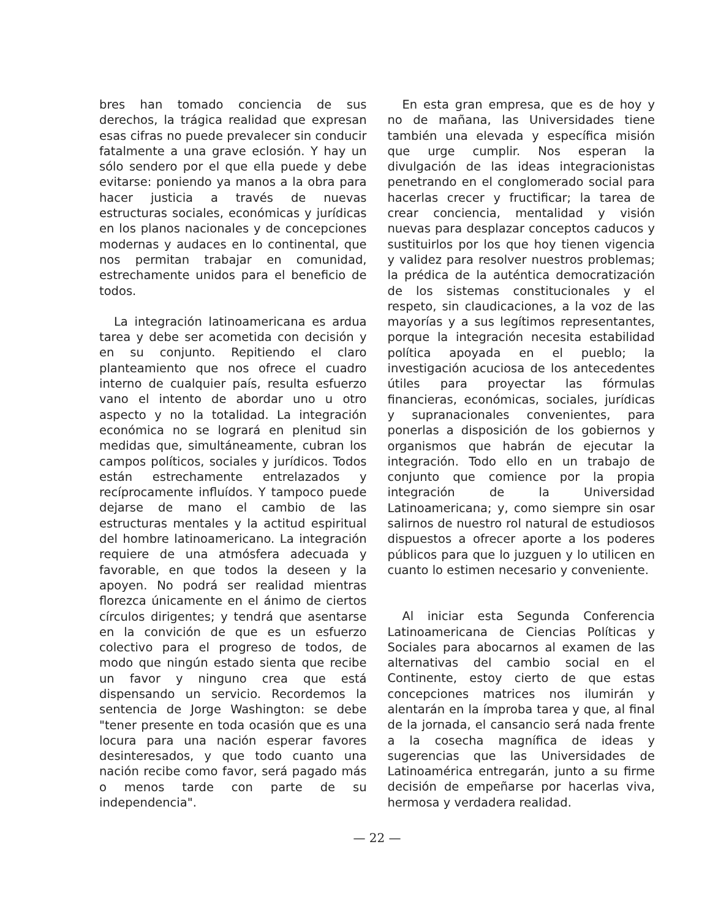bres han tomado conciencia de sus derechos, la trágica realidad que expresan esas cifras no puede prevalecer sin conducir fatalmente a una grave eclosión. Y hay un sólo sendero por el que ella puede y debe evitarse: poniendo ya manos a la obra para hacer justicia a través de nuevas estructuras sociales, económicas y jurídicas en los planos nacionales y de concepciones modernas y audaces en lo continental, que nos permitan trabajar en comunidad, estrechamente unidos para el beneficio de todos.
La integración latinoamericana es ardua tarea y debe ser acometida con decisión y en su conjunto. Repitiendo el claro planteamiento que nos ofrece el cuadro interno de cualquier país, resulta esfuerzo vano el intento de abordar uno u otro aspecto y no la totalidad. La integración económica no se logrará en plenitud sin medidas que, simultáneamente, cubran los campos políticos, sociales y jurídicos. Todos están estrechamente entrelazados y recíprocamente influídos. Y tampoco puede dejarse de mano el cambio de las estructuras mentales y la actitud espiritual del hombre latinoamericano. La integración requiere de una atmósfera adecuada y favorable, en que todos la deseen y la apoyen. No podrá ser realidad mientras florezca únicamente en el ánimo de ciertos círculos dirigentes; y tendrá que asentarse en la convición de que es un esfuerzo colectivo para el progreso de todos, de modo que ningún estado sienta que recibe un favor y ninguno crea que está dispensando un servicio. Recordemos la sentencia de Jorge Washington: se debe "tener presente en toda ocasión que es una locura para una nación esperar favores desinteresados, y que todo cuanto una nación recibe como favor, será pagado más o menos tarde con parte de su independencia".
En esta gran empresa, que es de hoy y no de mañana, las Universidades tiene también una elevada y específica misión que urge cumplir. Nos esperan la divulgación de las ideas integracionistas penetrando en el conglomerado social para hacerlas crecer y fructificar; la tarea de crear conciencia, mentalidad y visión nuevas para desplazar conceptos caducos y sustituirlos por los que hoy tienen vigencia y validez para resolver nuestros problemas; la prédica de la auténtica democratización de los sistemas constitucionales y el respeto, sin claudicaciones, a la voz de las mayorías y a sus legítimos representantes, porque la integración necesita estabilidad política apoyada en el pueblo; la investigación acuciosa de los antecedentes útiles para proyectar las fórmulas financieras, económicas, sociales, jurídicas y supranacionales convenientes, para ponerlas a disposición de los gobiernos y organismos que habrán de ejecutar la integración. Todo ello en un trabajo de conjunto que comience por la propia integración de la Universidad Latinoamericana; y, como siempre sin osar salirnos de nuestro rol natural de estudiosos dispuestos a ofrecer aporte a los poderes públicos para que lo juzguen y lo utilicen en cuanto lo estimen necesario y conveniente.
Al iniciar esta Segunda Conferencia Latinoamericana de Ciencias Políticas y Sociales para abocarnos al examen de las alternativas del cambio social en el Continente, estoy cierto de que estas concepciones matrices nos ilumirán y alentarán en la ímproba tarea y que, al final de la jornada, el cansancio será nada frente a la cosecha magnífica de ideas y sugerencias que las Universidades de Latinoamérica entregarán, junto a su firme decisión de empeñarse por hacerlas viva, hermosa y verdadera realidad.
— 22 —